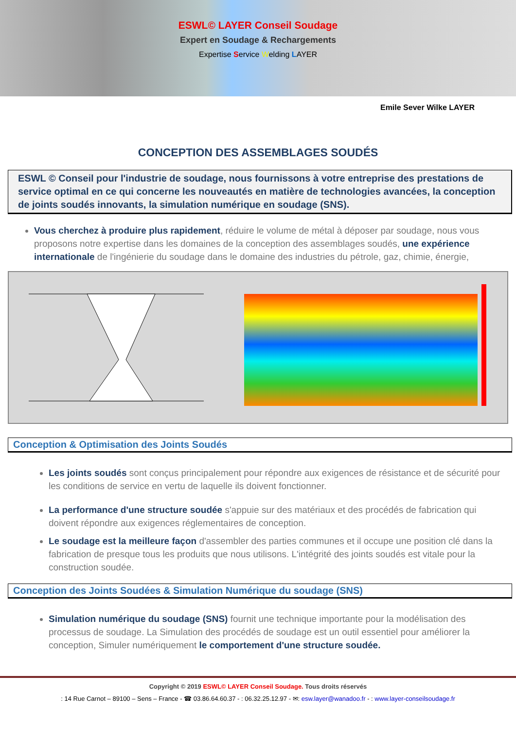ESWL© LAYER Conseil Soudage
Expert en Soudage & Rechargements
Expertise Service Welding LAYER
Emile Sever Wilke LAYER
CONCEPTION DES ASSEMBLAGES SOUDÉS
ESWL © Conseil pour l'industrie de soudage, nous fournissons à votre entreprise des prestations de service optimal en ce qui concerne les nouveautés en matière de technologies avancées, la conception de joints soudés innovants, la simulation numérique en soudage (SNS).
Vous cherchez à produire plus rapidement, réduire le volume de métal à déposer par soudage, nous vous proposons notre expertise dans les domaines de la conception des assemblages soudés, une expérience internationale de l'ingénierie du soudage dans le domaine des industries du pétrole, gaz, chimie, énergie,
Conception & Optimisation des Joints Soudés
Les joints soudés sont conçus principalement pour répondre aux exigences de résistance et de sécurité pour les conditions de service en vertu de laquelle ils doivent fonctionner.
La performance d'une structure soudée s'appuie sur des matériaux et des procédés de fabrication qui doivent répondre aux exigences réglementaires de conception.
Le soudage est la meilleure façon d'assembler des parties communes et il occupe une position clé dans la fabrication de presque tous les produits que nous utilisons. L'intégrité des joints soudés est vitale pour la construction soudée.
Conception des Joints Soudées & Simulation Numérique du soudage (SNS)
Simulation numérique du soudage (SNS) fournit une technique importante pour la modélisation des processus de soudage. La Simulation des procédés de soudage est un outil essentiel pour améliorer la conception, Simuler numériquement le comportement d'une structure soudée.
Copyright © 2019 ESWL© LAYER Conseil Soudage. Tous droits réservés
: 14 Rue Carnot – 89100 – Sens – France - ☎ 03.86.64.60.37 - : 06.32.25.12.97 - ✉: esw.layer@wanadoo.fr - : www.layer-conseilsoudage.fr